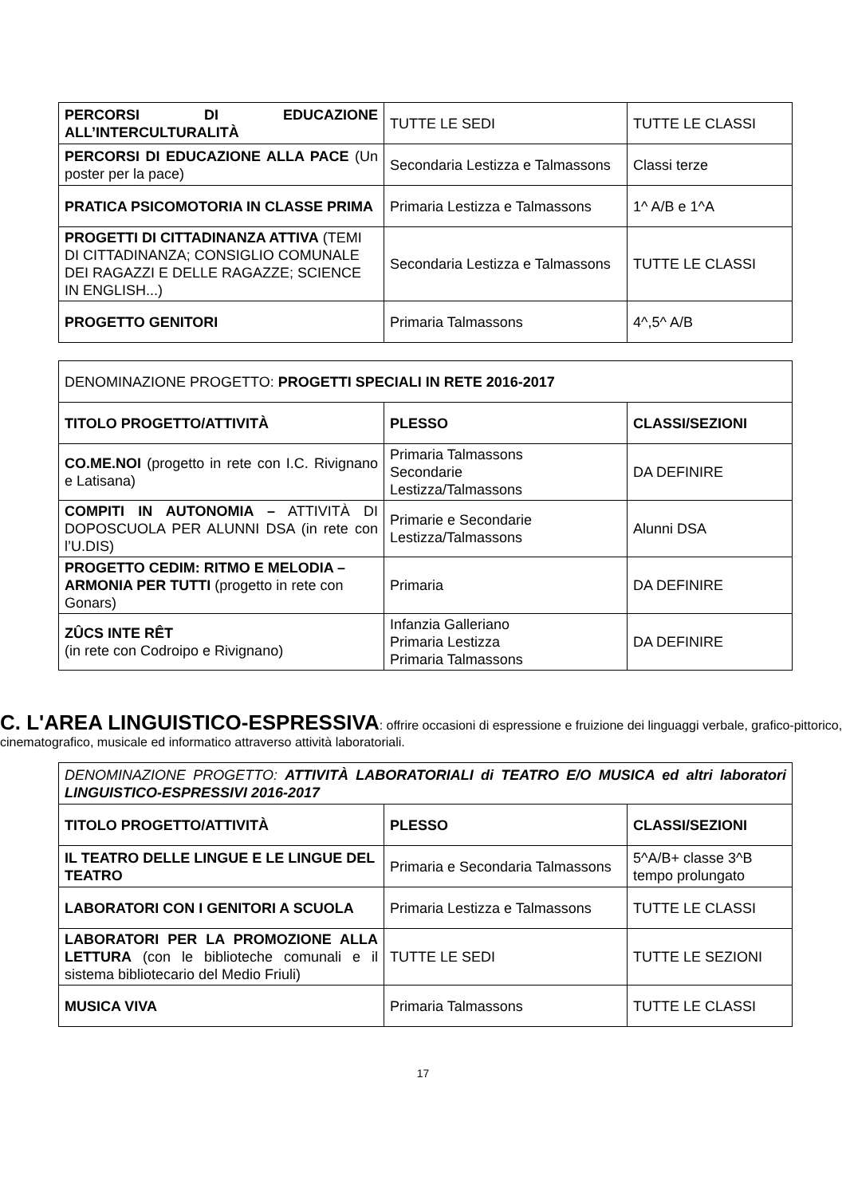| PERCORSI DI EDUCAZIONE ALL’INTERCULTURALITÀ | TUTTE LE SEDI | TUTTE LE CLASSI |
| PERCORSI DI EDUCAZIONE ALLA PACE (Un poster per la pace) | Secondaria Lestizza e Talmassons | Classi terze |
| PRATICA PSICOMOTORIA IN CLASSE PRIMA | Primaria Lestizza e Talmassons | 1^ A/B e 1^A |
| PROGETTI DI CITTADINANZA ATTIVA (TEMI DI CITTADINANZA; CONSIGLIO COMUNALE DEI RAGAZZI E DELLE RAGAZZE; SCIENCE IN ENGLISH...) | Secondaria Lestizza e Talmassons | TUTTE LE CLASSI |
| PROGETTO GENITORI | Primaria Talmassons | 4^,5^ A/B |
| DENOMINAZIONE PROGETTO: PROGETTI SPECIALI IN RETE 2016-2017 | | |
| TITOLO PROGETTO/ATTIVITÀ | PLESSO | CLASSI/SEZIONI |
| CO.ME.NOI (progetto in rete con I.C. Rivignano e Latisana) | Primaria Talmassons Secondarie Lestizza/Talmassons | DA DEFINIRE |
| COMPITI IN AUTONOMIA – ATTIVITÀ DI DOPOSCUOLA PER ALUNNI DSA (in rete con l’U.DIS) | Primarie e Secondarie Lestizza/Talmassons | Alunni DSA |
| PROGETTO CEDIM: RITMO E MELODIA – ARMONIA PER TUTTI (progetto in rete con Gonars) | Primaria | DA DEFINIRE |
| ZÛCS INTE RÊT (in rete con Codroipo e Rivignano) | Infanzia Galleriano Primaria Lestizza Primaria Talmassons | DA DEFINIRE |
C. L'AREA LINGUISTICO-ESPRESSIVA: offrire occasioni di espressione e fruizione dei linguaggi verbale, grafico-pittorico, cinematografico, musicale ed informatico attraverso attività laboratoriali.
| DENOMINAZIONE PROGETTO: ATTIVITÀ LABORATORIALI di TEATRO E/O MUSICA ed altri laboratori LINGUISTICO-ESPRESSIVI 2016-2017 | | |
| TITOLO PROGETTO/ATTIVITÀ | PLESSO | CLASSI/SEZIONI |
| IL TEATRO DELLE LINGUE E LE LINGUE DEL TEATRO | Primaria e Secondaria Talmassons | 5^A/B+ classe 3^B tempo prolungato |
| LABORATORI CON I GENITORI A SCUOLA | Primaria Lestizza e Talmassons | TUTTE LE CLASSI |
| LABORATORI PER LA PROMOZIONE ALLA LETTURA (con le biblioteche comunali e il sistema bibliotecario del Medio Friuli) | TUTTE LE SEDI | TUTTE LE SEZIONI |
| MUSICA VIVA | Primaria Talmassons | TUTTE LE CLASSI |
17